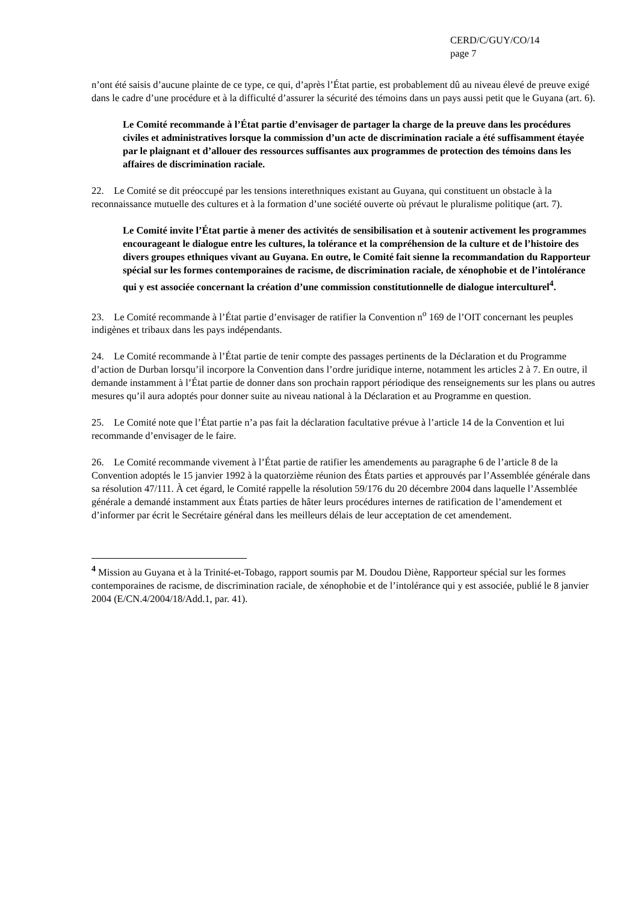CERD/C/GUY/CO/14
page 7
n’ont été saisis d’aucune plainte de ce type, ce qui, d’après l’État partie, est probablement dû au niveau élevé de preuve exigé dans le cadre d’une procédure et à la difficulté d’assurer la sécurité des témoins dans un pays aussi petit que le Guyana (art. 6).
Le Comité recommande à l’État partie d’envisager de partager la charge de la preuve dans les procédures civiles et administratives lorsque la commission d’un acte de discrimination raciale a été suffisamment étayée par le plaignant et d’allouer des ressources suffisantes aux programmes de protection des témoins dans les affaires de discrimination raciale.
22. Le Comité se dit préoccupé par les tensions interethniques existant au Guyana, qui constituent un obstacle à la reconnaissance mutuelle des cultures et à la formation d’une société ouverte où prévaut le pluralisme politique (art. 7).
Le Comité invite l’État partie à mener des activités de sensibilisation et à soutenir activement les programmes encourageant le dialogue entre les cultures, la tolérance et la compréhension de la culture et de l’histoire des divers groupes ethniques vivant au Guyana. En outre, le Comité fait sienne la recommandation du Rapporteur spécial sur les formes contemporaines de racisme, de discrimination raciale, de xénophobie et de l’intolérance qui y est associée concernant la création d’une commission constitutionnelle de dialogue interculturel<sup>4</sup>.
23. Le Comité recommande à l’État partie d’envisager de ratifier la Convention n<sup>o</sup> 169 de l’OIT concernant les peuples indigènes et tribaux dans les pays indépendants.
24. Le Comité recommande à l’État partie de tenir compte des passages pertinents de la Déclaration et du Programme d’action de Durban lorsqu’il incorpore la Convention dans l’ordre juridique interne, notamment les articles 2 à 7. En outre, il demande instamment à l’État partie de donner dans son prochain rapport périodique des renseignements sur les plans ou autres mesures qu’il aura adoptés pour donner suite au niveau national à la Déclaration et au Programme en question.
25. Le Comité note que l’État partie n’a pas fait la déclaration facultative prévue à l’article 14 de la Convention et lui recommande d’envisager de le faire.
26. Le Comité recommande vivement à l’État partie de ratifier les amendements au paragraphe 6 de l’article 8 de la Convention adoptés le 15 janvier 1992 à la quatorzième réunion des États parties et approuvés par l’Assemblée générale dans sa résolution 47/111. À cet égard, le Comité rappelle la résolution 59/176 du 20 décembre 2004 dans laquelle l’Assemblée générale a demandé instamment aux États parties de hâter leurs procédures internes de ratification de l’amendement et d’informer par écrit le Secrétaire général dans les meilleurs délais de leur acceptation de cet amendement.
<sup>4</sup> Mission au Guyana et à la Trinité-et-Tobago, rapport soumis par M. Doudou Diène, Rapporteur spécial sur les formes contemporaines de racisme, de discrimination raciale, de xénophobie et de l’intolérance qui y est associée, publié le 8 janvier 2004 (E/CN.4/2004/18/Add.1, par. 41).